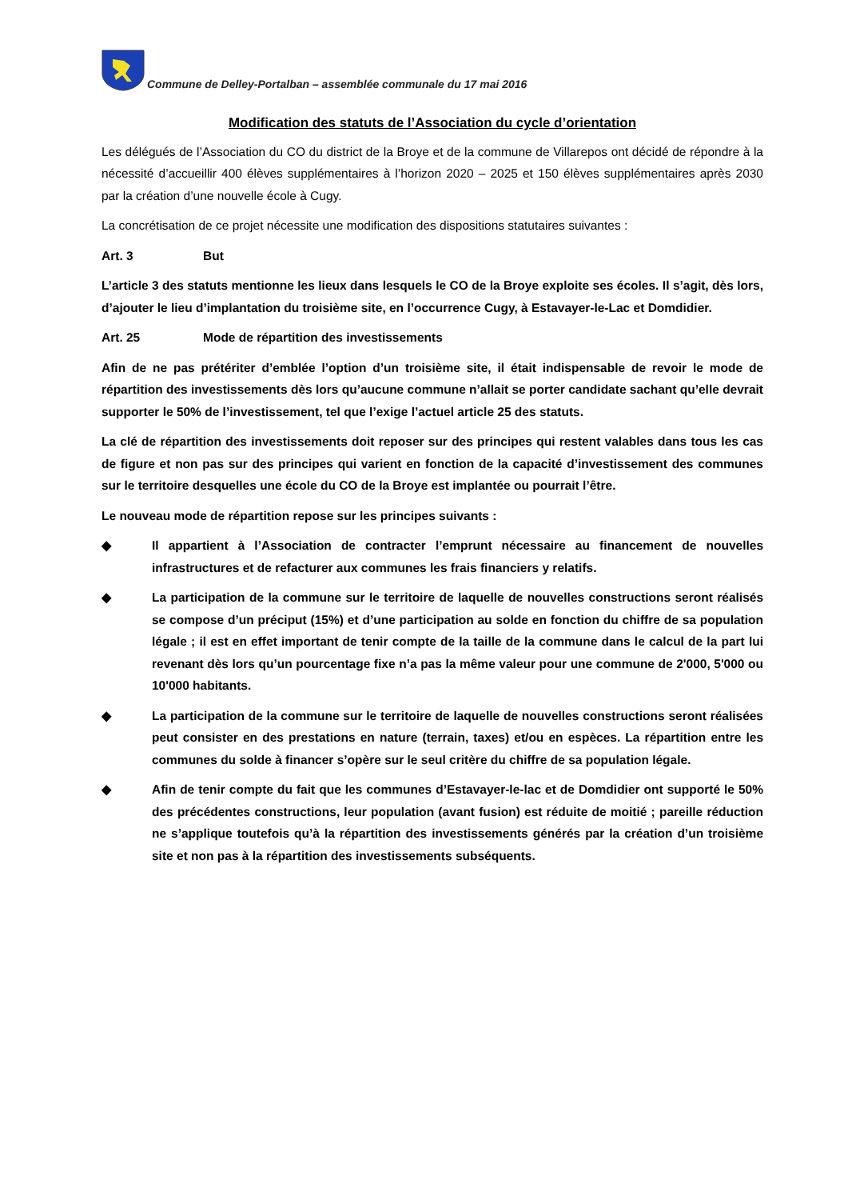Commune de Delley-Portalban – assemblée communale du 17 mai 2016
Modification des statuts de l’Association du cycle d’orientation
Les délégués de l’Association du CO du district de la Broye et de la commune de Villarepos ont décidé de répondre à la nécessité d’accueillir 400 élèves supplémentaires à l’horizon 2020 – 2025 et 150 élèves supplémentaires après 2030 par la création d’une nouvelle école à Cugy.
La concrétisation de ce projet nécessite une modification des dispositions statutaires suivantes :
Art. 3 But
L’article 3 des statuts mentionne les lieux dans lesquels le CO de la Broye exploite ses écoles. Il s’agit, dès lors, d’ajouter le lieu d’implantation du troisième site, en l’occurrence Cugy, à Estavayer-le-Lac et Domdidier.
Art. 25 Mode de répartition des investissements
Afin de ne pas prétériter d’emblée l’option d’un troisième site, il était indispensable de revoir le mode de répartition des investissements dès lors qu’aucune commune n’allait se porter candidate sachant qu’elle devrait supporter le 50% de l’investissement, tel que l’exige l’actuel article 25 des statuts.
La clé de répartition des investissements doit reposer sur des principes qui restent valables dans tous les cas de figure et non pas sur des principes qui varient en fonction de la capacité d’investissement des communes sur le territoire desquelles une école du CO de la Broye est implantée ou pourrait l’être.
Le nouveau mode de répartition repose sur les principes suivants :
◆ Il appartient à l’Association de contracter l’emprunt nécessaire au financement de nouvelles infrastructures et de refacturer aux communes les frais financiers y relatifs.
◆ La participation de la commune sur le territoire de laquelle de nouvelles constructions seront réalisés se compose d’un préciput (15%) et d’une participation au solde en fonction du chiffre de sa population légale ; il est en effet important de tenir compte de la taille de la commune dans le calcul de la part lui revenant dès lors qu’un pourcentage fixe n’a pas la même valeur pour une commune de 2'000, 5'000 ou 10'000 habitants.
◆ La participation de la commune sur le territoire de laquelle de nouvelles constructions seront réalisées peut consister en des prestations en nature (terrain, taxes) et/ou en espèces. La répartition entre les communes du solde à financer s’opère sur le seul critère du chiffre de sa population légale.
◆ Afin de tenir compte du fait que les communes d’Estavayer-le-lac et de Domdidier ont supporté le 50% des précédentes constructions, leur population (avant fusion) est réduite de moitié ; pareille réduction ne s’applique toutefois qu’à la répartition des investissements générés par la création d’un troisième site et non pas à la répartition des investissements subséquents.